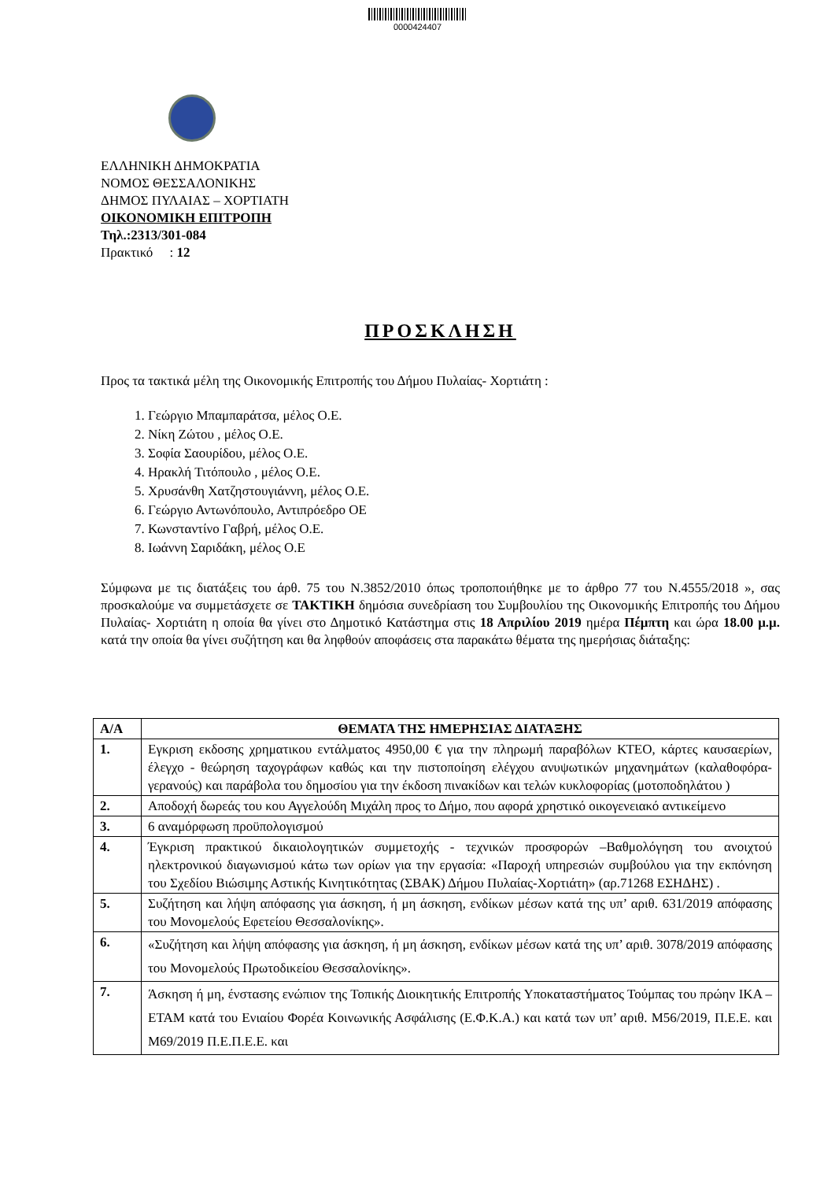0000424407
ΕΛΛΗΝΙΚΗ ΔΗΜΟΚΡΑΤΙΑ
ΝΟΜΟΣ ΘΕΣΣΑΛΟΝΙΚΗΣ
ΔΗΜΟΣ ΠΥΛΑΙΑΣ – ΧΟΡΤΙΑΤΗ
ΟΙΚΟΝΟΜΙΚΗ ΕΠΙΤΡΟΠΗ
Τηλ.:2313/301-084
Πρακτικό : 12
ΠΡΟΣΚΛΗΣΗ
Προς τα τακτικά μέλη της Οικονομικής Επιτροπής του Δήμου Πυλαίας- Χορτιάτη :
1. Γεώργιο Μπαμπαράτσα, μέλος Ο.Ε.
2. Νίκη Ζώτου , μέλος Ο.Ε.
3. Σοφία Σαουρίδου, μέλος Ο.Ε.
4. Ηρακλή Τιτόπουλο , μέλος Ο.Ε.
5. Χρυσάνθη Χατζηστουγιάννη, μέλος Ο.Ε.
6. Γεώργιο Αντωνόπουλο, Αντιπρόεδρο ΟΕ
7. Κωνσταντίνο Γαβρή, μέλος Ο.Ε.
8. Ιωάννη Σαριδάκη, μέλος Ο.Ε
Σύμφωνα με τις διατάξεις του άρθ. 75 του Ν.3852/2010 όπως τροποποιήθηκε με το άρθρο 77 του Ν.4555/2018 », σας προσκαλούμε να συμμετάσχετε σε ΤΑΚΤΙΚΗ δημόσια συνεδρίαση του Συμβουλίου της Οικονομικής Επιτροπής του Δήμου Πυλαίας- Χορτιάτη η οποία θα γίνει στο Δημοτικό Κατάστημα στις 18 Απριλίου 2019 ημέρα Πέμπτη και ώρα 18.00 μ.μ. κατά την οποία θα γίνει συζήτηση και θα ληφθούν αποφάσεις στα παρακάτω θέματα της ημερήσιας διάταξης:
| Α/Α | ΘΕΜΑΤΑ ΤΗΣ ΗΜΕΡΗΣΙΑΣ ΔΙΑΤΑΞΗΣ |
| --- | --- |
| 1. | Εγκριση εκδοσης χρηματικου εντάλματος 4950,00 € για την πληρωμή παραβόλων ΚΤΕΟ, κάρτες καυσαερίων, έλεγχο - θεώρηση ταχογράφων καθώς και την πιστοποίηση ελέγχου ανυψωτικών μηχανημάτων (καλαθοφόρα-γερανούς) και παράβολα του δημοσίου για την έκδοση πινακίδων και τελών κυκλοφορίας (μοτοποδηλάτου ) |
| 2. | Αποδοχή δωρεάς του κου Αγγελούδη Μιχάλη προς το Δήμο, που αφορά χρηστικό οικογενειακό αντικείμενο |
| 3. | 6 αναμόρφωση προϋπολογισμού |
| 4. | Έγκριση πρακτικού δικαιολογητικών συμμετοχής - τεχνικών προσφορών –Βαθμολόγηση του ανοιχτού ηλεκτρονικού διαγωνισμού κάτω των ορίων για την εργασία: «Παροχή υπηρεσιών συμβούλου για την εκπόνηση του Σχεδίου Βιώσιμης Αστικής Κινητικότητας (ΣΒΑΚ) Δήμου Πυλαίας-Χορτιάτη» (αρ.71268 ΕΣΗΔΗΣ) . |
| 5. | Συζήτηση και λήψη απόφασης για άσκηση, ή μη άσκηση, ενδίκων μέσων κατά της υπ’ αριθ. 631/2019 απόφασης του Μονομελούς Εφετείου Θεσσαλονίκης». |
| 6. | «Συζήτηση και λήψη απόφασης για άσκηση, ή μη άσκηση, ενδίκων μέσων κατά της υπ’ αριθ. 3078/2019 απόφασης του Μονομελούς Πρωτοδικείου Θεσσαλονίκης». |
| 7. | Άσκηση ή μη, ένστασης ενώπιον της Τοπικής Διοικητικής Επιτροπής Υποκαταστήματος Τούμπας του πρώην ΙΚΑ – ΕΤΑΜ κατά του Ενιαίου Φορέα Κοινωνικής Ασφάλισης (Ε.Φ.Κ.Α.) και κατά των υπ’ αριθ. Μ56/2019, Π.Ε.Ε. και Μ69/2019 Π.Ε.Π.Ε.Ε. και |